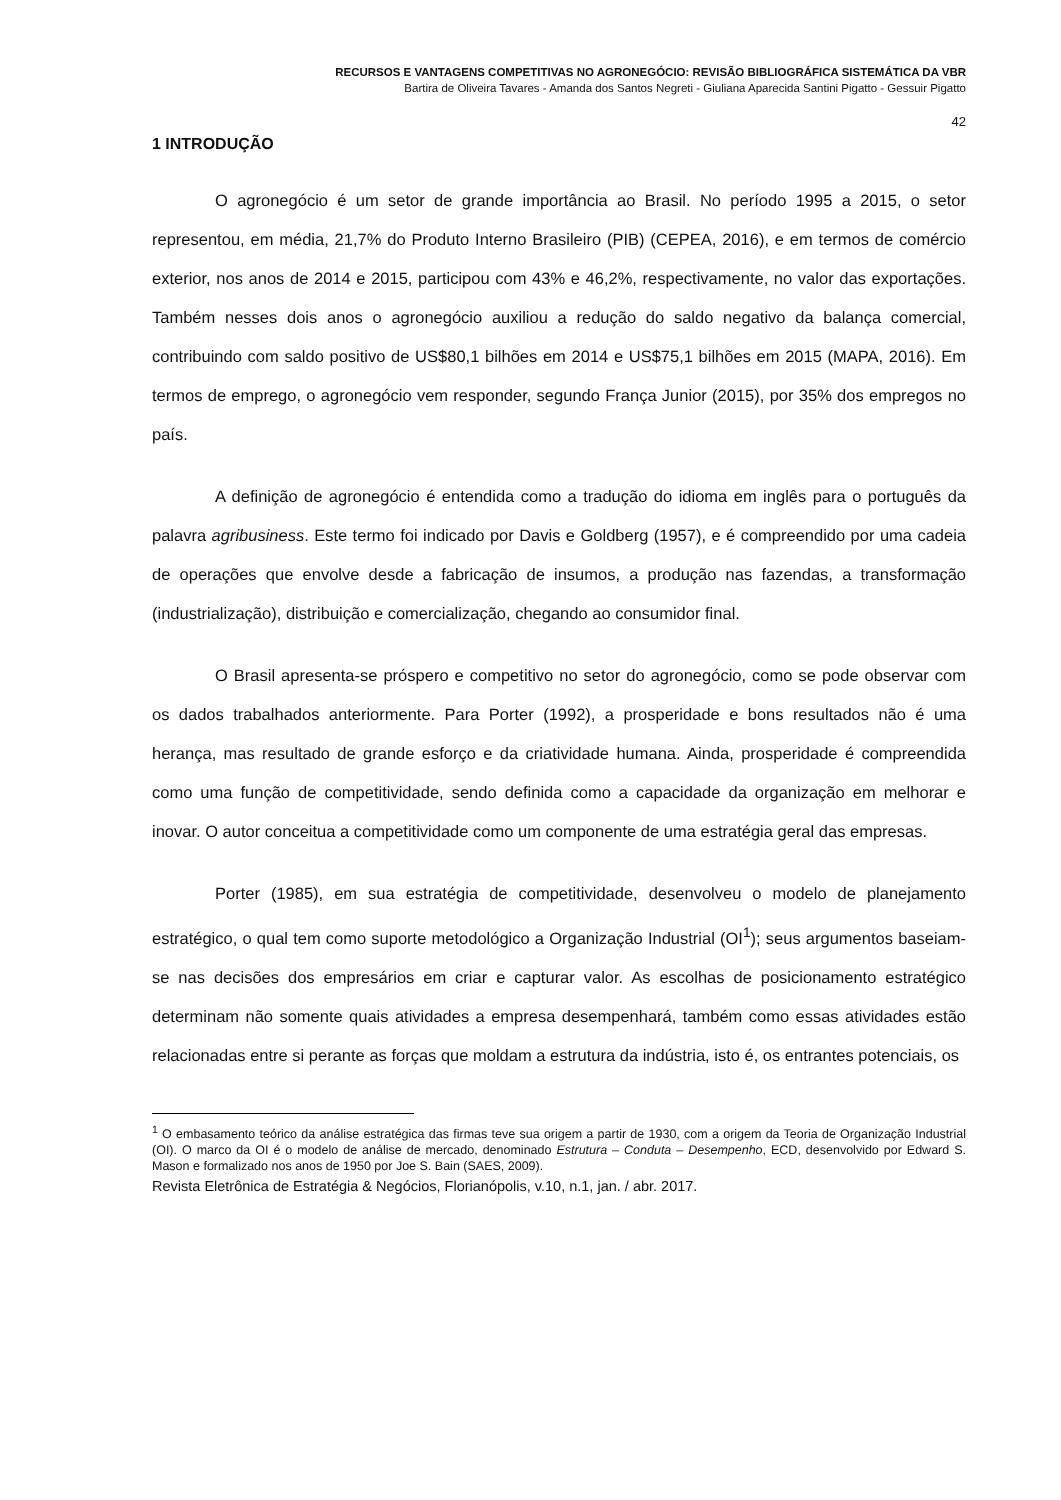RECURSOS E VANTAGENS COMPETITIVAS NO AGRONEGÓCIO: REVISÃO BIBLIOGRÁFICA SISTEMÁTICA DA VBR
Bartira de Oliveira Tavares - Amanda dos Santos Negreti - Giuliana Aparecida Santini Pigatto - Gessuir Pigatto
42
1 INTRODUÇÃO
O agronegócio é um setor de grande importância ao Brasil. No período 1995 a 2015, o setor representou, em média, 21,7% do Produto Interno Brasileiro (PIB) (CEPEA, 2016), e em termos de comércio exterior, nos anos de 2014 e 2015, participou com 43% e 46,2%, respectivamente, no valor das exportações. Também nesses dois anos o agronegócio auxiliou a redução do saldo negativo da balança comercial, contribuindo com saldo positivo de US$80,1 bilhões em 2014 e US$75,1 bilhões em 2015 (MAPA, 2016). Em termos de emprego, o agronegócio vem responder, segundo França Junior (2015), por 35% dos empregos no país.
A definição de agronegócio é entendida como a tradução do idioma em inglês para o português da palavra agribusiness. Este termo foi indicado por Davis e Goldberg (1957), e é compreendido por uma cadeia de operações que envolve desde a fabricação de insumos, a produção nas fazendas, a transformação (industrialização), distribuição e comercialização, chegando ao consumidor final.
O Brasil apresenta-se próspero e competitivo no setor do agronegócio, como se pode observar com os dados trabalhados anteriormente. Para Porter (1992), a prosperidade e bons resultados não é uma herança, mas resultado de grande esforço e da criatividade humana. Ainda, prosperidade é compreendida como uma função de competitividade, sendo definida como a capacidade da organização em melhorar e inovar. O autor conceitua a competitividade como um componente de uma estratégia geral das empresas.
Porter (1985), em sua estratégia de competitividade, desenvolveu o modelo de planejamento estratégico, o qual tem como suporte metodológico a Organização Industrial (OI<sup>1</sup>); seus argumentos baseiam-se nas decisões dos empresários em criar e capturar valor. As escolhas de posicionamento estratégico determinam não somente quais atividades a empresa desempenhará, também como essas atividades estão relacionadas entre si perante as forças que moldam a estrutura da indústria, isto é, os entrantes potenciais, os
<sup>1</sup> O embasamento teórico da análise estratégica das firmas teve sua origem a partir de 1930, com a origem da Teoria de Organização Industrial (OI). O marco da OI é o modelo de análise de mercado, denominado Estrutura – Conduta – Desempenho, ECD, desenvolvido por Edward S. Mason e formalizado nos anos de 1950 por Joe S. Bain (SAES, 2009).
Revista Eletrônica de Estratégia & Negócios, Florianópolis, v.10, n.1, jan. / abr. 2017.